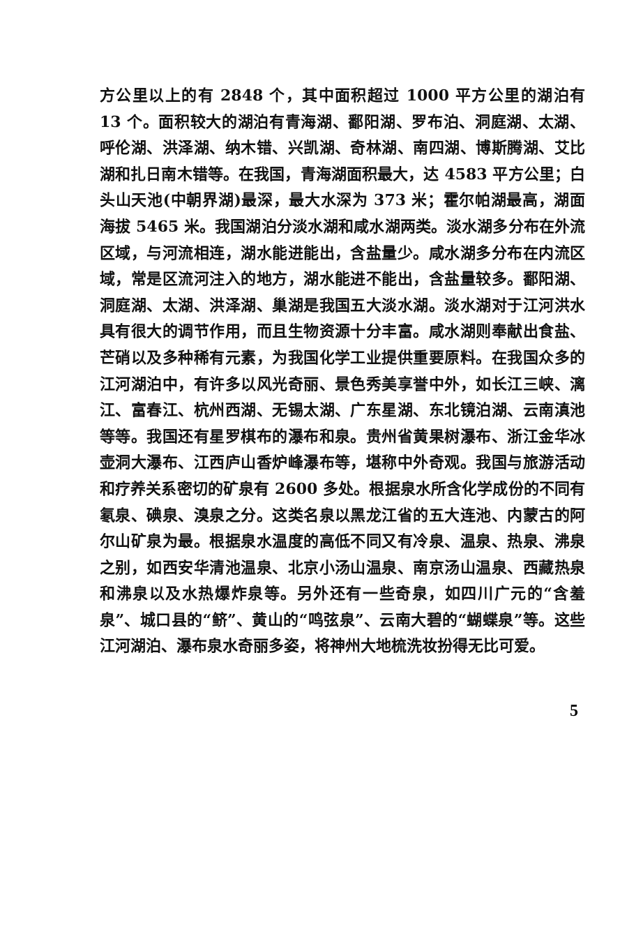方公里以上的有 2848 个，其中面积超过 1000 平方公里的湖泊有 13 个。面积较大的湖泊有青海湖、鄱阳湖、罗布泊、洞庭湖、太湖、呼伦湖、洪泽湖、纳木错、兴凯湖、奇林湖、南四湖、博斯腾湖、艾比湖和扎日南木错等。在我国，青海湖面积最大，达 4583 平方公里；白头山天池(中朝界湖)最深，最大水深为 373 米；霍尔帕湖最高，湖面海拔 5465 米。我国湖泊分淡水湖和咸水湖两类。淡水湖多分布在外流区域，与河流相连，湖水能进能出，含盐量少。咸水湖多分布在内流区域，常是区流河注入的地方，湖水能进不能出，含盐量较多。鄱阳湖、洞庭湖、太湖、洪泽湖、巢湖是我国五大淡水湖。淡水湖对于江河洪水具有很大的调节作用，而且生物资源十分丰富。咸水湖则奉献出食盐、芒硝以及多种稀有元素，为我国化学工业提供重要原料。在我国众多的江河湖泊中，有许多以风光奇丽、景色秀美享誉中外，如长江三峡、漓江、富春江、杭州西湖、无锡太湖、广东星湖、东北镜泊湖、云南滇池等等。我国还有星罗棋布的瀑布和泉。贵州省黄果树瀑布、浙江金华冰壶洞大瀑布、江西庐山香炉峰瀑布等，堪称中外奇观。我国与旅游活动和疗养关系密切的矿泉有 2600 多处。根据泉水所含化学成份的不同有氡泉、碘泉、溴泉之分。这类名泉以黑龙江省的五大连池、内蒙古的阿尔山矿泉为最。根据泉水温度的高低不同又有冷泉、温泉、热泉、沸泉之别，如西安华清池温泉、北京小汤山温泉、南京汤山温泉、西藏热泉和沸泉以及水热爆炸泉等。另外还有一些奇泉，如四川广元的“含羞泉”、城口县的“鲚”、黄山的“鸣弦泉”、云南大碧的“蝴蝶泉”等。这些江河湖泊、瀑布泉水奇丽多姿，将神州大地梳洗妆扮得无比可爱。
5